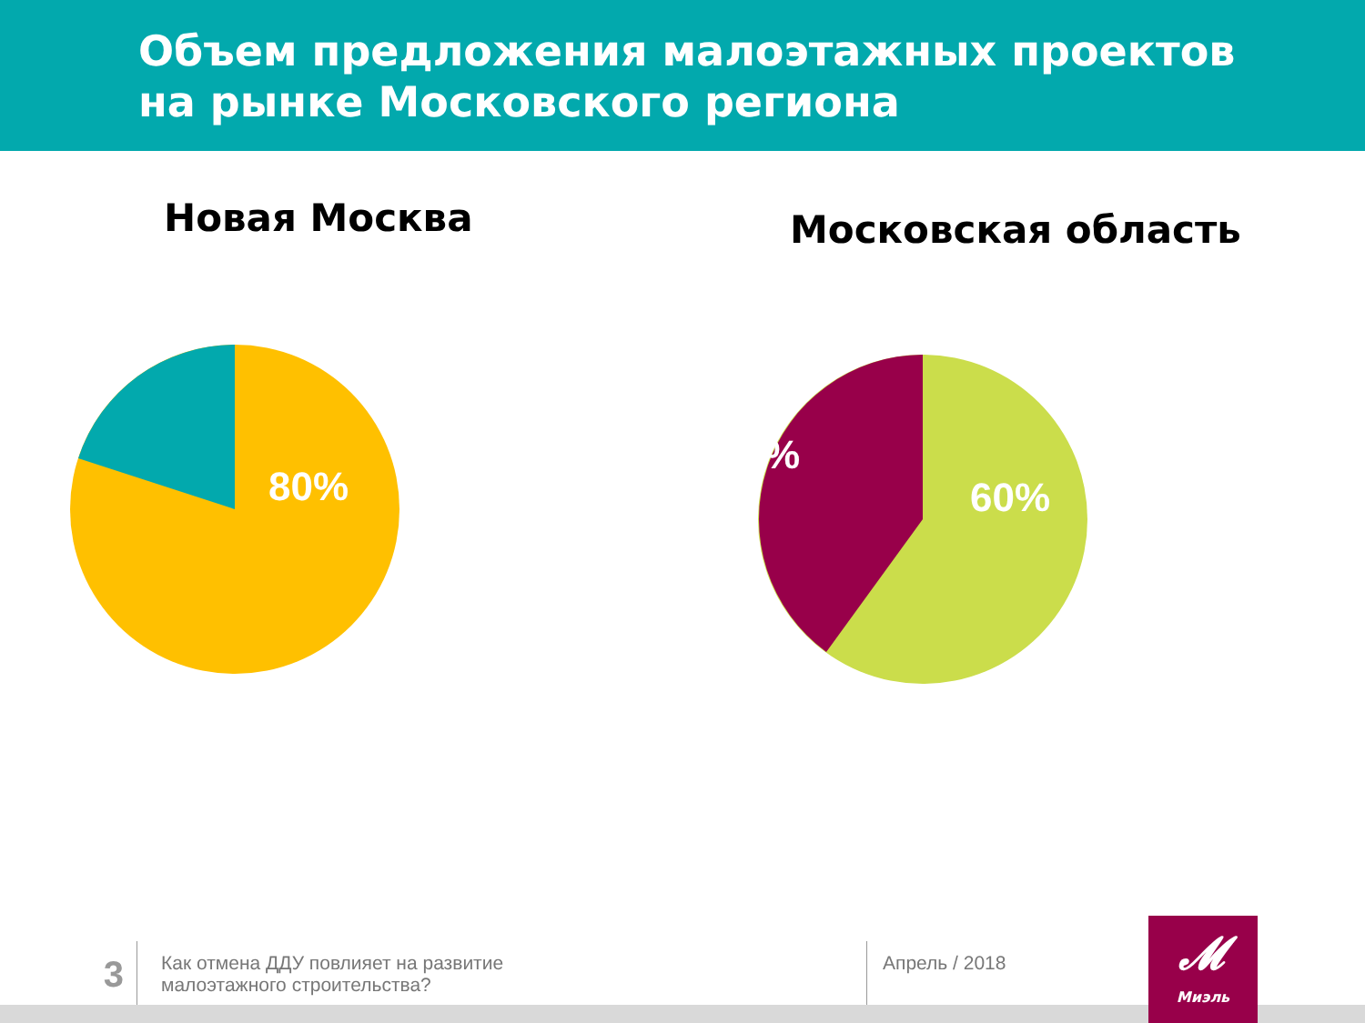Объем предложения малоэтажных проектов
на рынке Московского региона
Новая Москва Московская область
80%
%
60%
3
Как отмена ДДУ повлияет на развитие
малоэтажного строительства?
Апрель / 2018
𝓜
Миэль